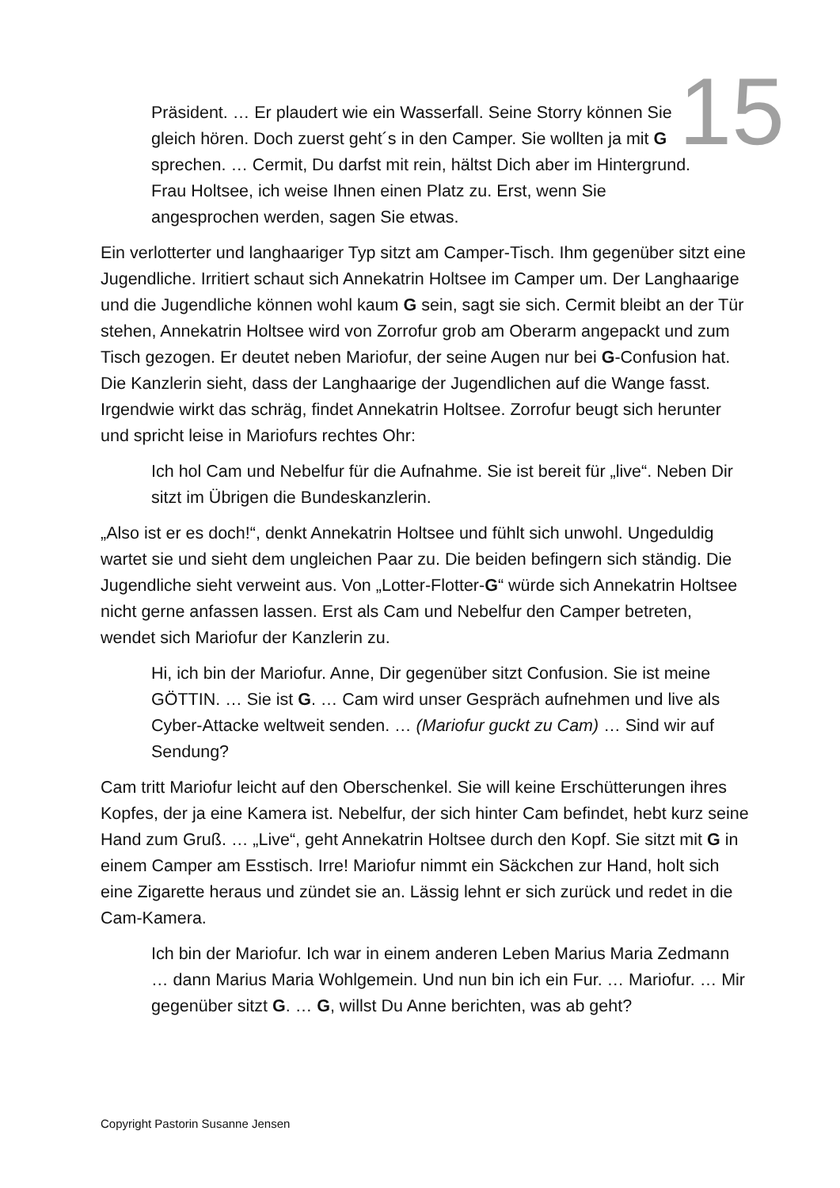15
Präsident. … Er plaudert wie ein Wasserfall. Seine Storry können Sie gleich hören. Doch zuerst geht´s in den Camper. Sie wollten ja mit G sprechen. … Cermit, Du darfst mit rein, hältst Dich aber im Hintergrund. Frau Holtsee, ich weise Ihnen einen Platz zu. Erst, wenn Sie angesprochen werden, sagen Sie etwas.
Ein verlotterter und langhaariger Typ sitzt am Camper-Tisch. Ihm gegenüber sitzt eine Jugendliche. Irritiert schaut sich Annekatrin Holtsee im Camper um. Der Langhaarige und die Jugendliche können wohl kaum G sein, sagt sie sich. Cermit bleibt an der Tür stehen, Annekatrin Holtsee wird von Zorrofur grob am Oberarm angepackt und zum Tisch gezogen. Er deutet neben Mariofur, der seine Augen nur bei G-Confusion hat. Die Kanzlerin sieht, dass der Langhaarige der Jugendlichen auf die Wange fasst. Irgendwie wirkt das schräg, findet Annekatrin Holtsee. Zorrofur beugt sich herunter und spricht leise in Mariofurs rechtes Ohr:
Ich hol Cam und Nebelfur für die Aufnahme. Sie ist bereit für „live“. Neben Dir sitzt im Übrigen die Bundeskanzlerin.
„Also ist er es doch!“, denkt Annekatrin Holtsee und fühlt sich unwohl. Ungeduldig wartet sie und sieht dem ungleichen Paar zu. Die beiden befingern sich ständig. Die Jugendliche sieht verweint aus. Von „Lotter-Flotter-G“ würde sich Annekatrin Holtsee nicht gerne anfassen lassen. Erst als Cam und Nebelfur den Camper betreten, wendet sich Mariofur der Kanzlerin zu.
Hi, ich bin der Mariofur. Anne, Dir gegenüber sitzt Confusion. Sie ist meine GÖTTIN. … Sie ist G. … Cam wird unser Gespräch aufnehmen und live als Cyber-Attacke weltweit senden. … (Mariofur guckt zu Cam) … Sind wir auf Sendung?
Cam tritt Mariofur leicht auf den Oberschenkel. Sie will keine Erschütterungen ihres Kopfes, der ja eine Kamera ist. Nebelfur, der sich hinter Cam befindet, hebt kurz seine Hand zum Gruß. … „Live“, geht Annekatrin Holtsee durch den Kopf. Sie sitzt mit G in einem Camper am Esstisch. Irre! Mariofur nimmt ein Säckchen zur Hand, holt sich eine Zigarette heraus und zündet sie an. Lässig lehnt er sich zurück und redet in die Cam-Kamera.
Ich bin der Mariofur. Ich war in einem anderen Leben Marius Maria Zedmann … dann Marius Maria Wohlgemein. Und nun bin ich ein Fur. … Mariofur. … Mir gegenüber sitzt G. … G, willst Du Anne berichten, was ab geht?
Copyright Pastorin Susanne Jensen